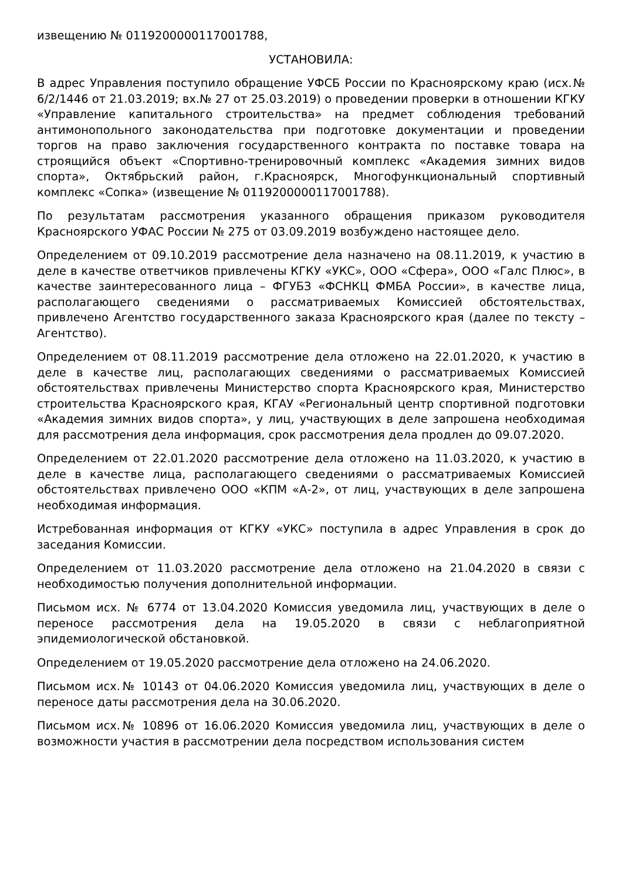извещению № 0119200000117001788,
УСТАНОВИЛА:
В адрес Управления поступило обращение УФСБ России по Красноярскому краю (исх.№ 6/2/1446 от 21.03.2019; вх.№ 27 от 25.03.2019) о проведении проверки в отношении КГКУ «Управление капитального строительства» на предмет соблюдения требований антимонопольного законодательства при подготовке документации и проведении торгов на право заключения государственного контракта по поставке товара на строящийся объект «Спортивно-тренировочный комплекс «Академия зимних видов спорта», Октябрьский район, г.Красноярск, Многофункциональный спортивный комплекс «Сопка» (извещение № 0119200000117001788).
По результатам рассмотрения указанного обращения приказом руководителя Красноярского УФАС России № 275 от 03.09.2019 возбуждено настоящее дело.
Определением от 09.10.2019 рассмотрение дела назначено на 08.11.2019, к участию в деле в качестве ответчиков привлечены КГКУ «УКС», ООО «Сфера», ООО «Галс Плюс», в качестве заинтересованного лица – ФГУБЗ «ФСНКЦ ФМБА России», в качестве лица, располагающего сведениями о рассматриваемых Комиссией обстоятельствах, привлечено Агентство государственного заказа Красноярского края (далее по тексту – Агентство).
Определением от 08.11.2019 рассмотрение дела отложено на 22.01.2020, к участию в деле в качестве лиц, располагающих сведениями о рассматриваемых Комиссией обстоятельствах привлечены Министерство спорта Красноярского края, Министерство строительства Красноярского края, КГАУ «Региональный центр спортивной подготовки «Академия зимних видов спорта», у лиц, участвующих в деле запрошена необходимая для рассмотрения дела информация, срок рассмотрения дела продлен до 09.07.2020.
Определением от 22.01.2020 рассмотрение дела отложено на 11.03.2020, к участию в деле в качестве лица, располагающего сведениями о рассматриваемых Комиссией обстоятельствах привлечено ООО «КПМ «А-2», от лиц, участвующих в деле запрошена необходимая информация.
Истребованная информация от КГКУ «УКС» поступила в адрес Управления в срок до заседания Комиссии.
Определением от 11.03.2020 рассмотрение дела отложено на 21.04.2020 в связи с необходимостью получения дополнительной информации.
Письмом исх. № 6774 от 13.04.2020 Комиссия уведомила лиц, участвующих в деле о переносе рассмотрения дела на 19.05.2020 в связи с неблагоприятной эпидемиологической обстановкой.
Определением от 19.05.2020 рассмотрение дела отложено на 24.06.2020.
Письмом исх.№ 10143 от 04.06.2020 Комиссия уведомила лиц, участвующих в деле о переносе даты рассмотрения дела на 30.06.2020.
Письмом исх.№ 10896 от 16.06.2020 Комиссия уведомила лиц, участвующих в деле о возможности участия в рассмотрении дела посредством использования систем